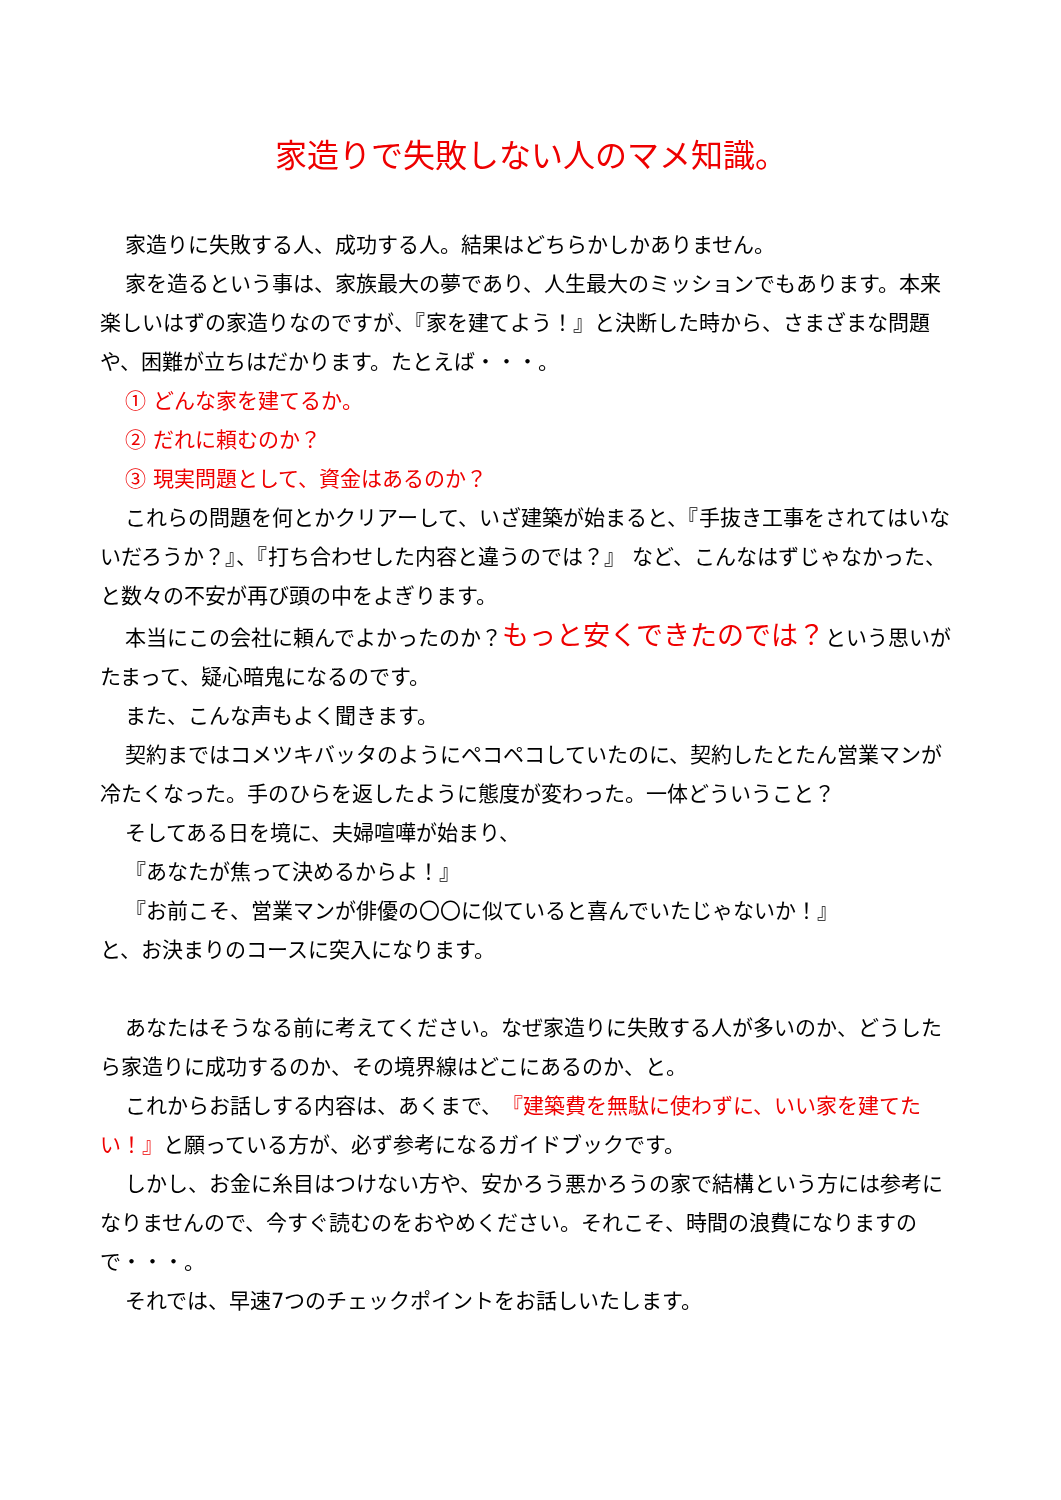家造りで失敗しない人のマメ知識。
家造りに失敗する人、成功する人。結果はどちらかしかありません。
家を造るという事は、家族最大の夢であり、人生最大のミッションでもあります。本来楽しいはずの家造りなのですが、『家を建てよう！』と決断した時から、さまざまな問題や、困難が立ちはだかります。たとえば・・・。
① どんな家を建てるか。
② だれに頼むのか？
③ 現実問題として、資金はあるのか？
これらの問題を何とかクリアーして、いざ建築が始まると、『手抜き工事をされてはいないだろうか？』、『打ち合わせした内容と違うのでは？』 など、こんなはずじゃなかった、と数々の不安が再び頭の中をよぎります。
本当にこの会社に頼んでよかったのか？もっと安くできたのでは？という思いがたまって、疑心暗鬼になるのです。
また、こんな声もよく聞きます。
契約まではコメツキバッタのようにペコペコしていたのに、契約したとたん営業マンが冷たくなった。手のひらを返したように態度が変わった。一体どういうこと？
そしてある日を境に、夫婦喧嘩が始まり、
『あなたが焦って決めるからよ！』
『お前こそ、営業マンが俳優の〇〇に似ていると喜んでいたじゃないか！』
と、お決まりのコースに突入になります。
あなたはそうなる前に考えてください。なぜ家造りに失敗する人が多いのか、どうしたら家造りに成功するのか、その境界線はどこにあるのか、と。
これからお話しする内容は、あくまで、『建築費を無駄に使わずに、いい家を建てたい！』と願っている方が、必ず参考になるガイドブックです。
しかし、お金に糸目はつけない方や、安かろう悪かろうの家で結構という方には参考になりませんので、今すぐ読むのをおやめください。それこそ、時間の浪費になりますので・・・。
それでは、早速7つのチェックポイントをお話しいたします。